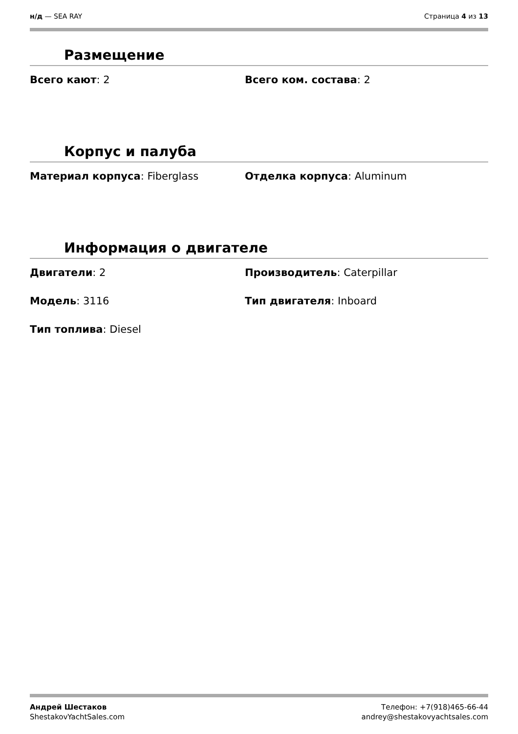н/д — SEA RAY Страница 4 из 13
Размещение
Всего кают: 2 Всего ком. состава: 2
Корпус и палуба
Материал корпуса: Fiberglass Отделка корпуса: Aluminum
Информация о двигателе
Двигатели: 2 Производитель: Caterpillar
Модель: 3116 Тип двигателя: Inboard
Тип топлива: Diesel
Андрей Шестаков
ShestakovYachtSales.com
Телефон: +7(918)465-66-44
andrey@shestakovyachtsales.com